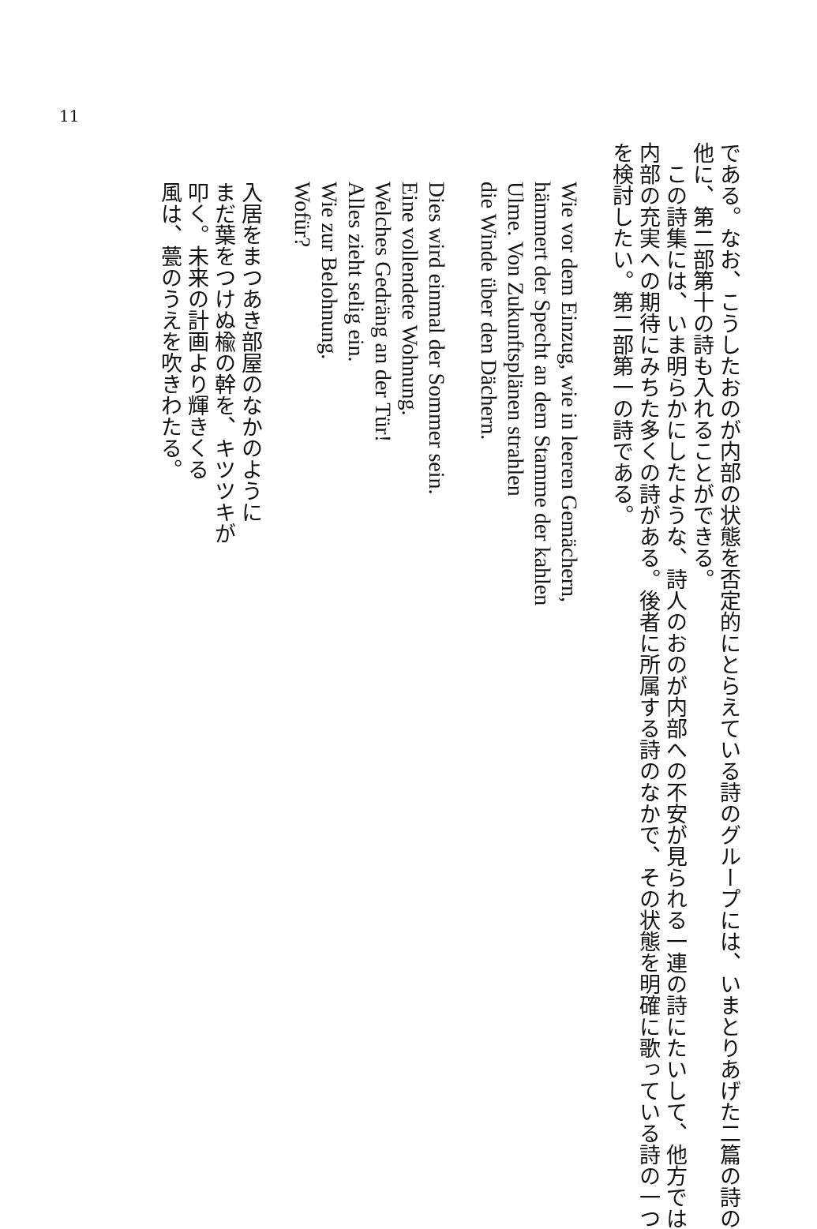11
である。なお、こうしたおのが内部の状態を否定的にとらえている詩のグループには、いまとりあげた二篇の詩の
他に、第二部第十の詩も入れることができる。
　この詩集には、いま明らかにしたような、詩人のおのが内部への不安が見られる一連の詩にたいして、他方では
内部の充実への期待にみちた多くの詩がある。後者に所属する詩のなかで、その状態を明確に歌っている詩の一つ
を検討したい。第二部第一の詩である。
Wie vor dem Einzug, wie in leeren Gemächern,
hämmert der Specht an dem Stamme der kahlen
Ulme. Von Zukunftsplänen strahlen
die Winde über den Dächern.
Dies wird einmal der Sommer sein.
Eine vollendete Wohnung.
Welches Gedräng an der Tür!
Alles zieht selig ein.
Wie zur Belohnung.
Wofür?
入居をまつあき部屋のなかのように
まだ葉をつけぬ楡の幹を、キツツキが
叩く。未来の計画より輝きくる
風は、甍のうえを吹きわたる。